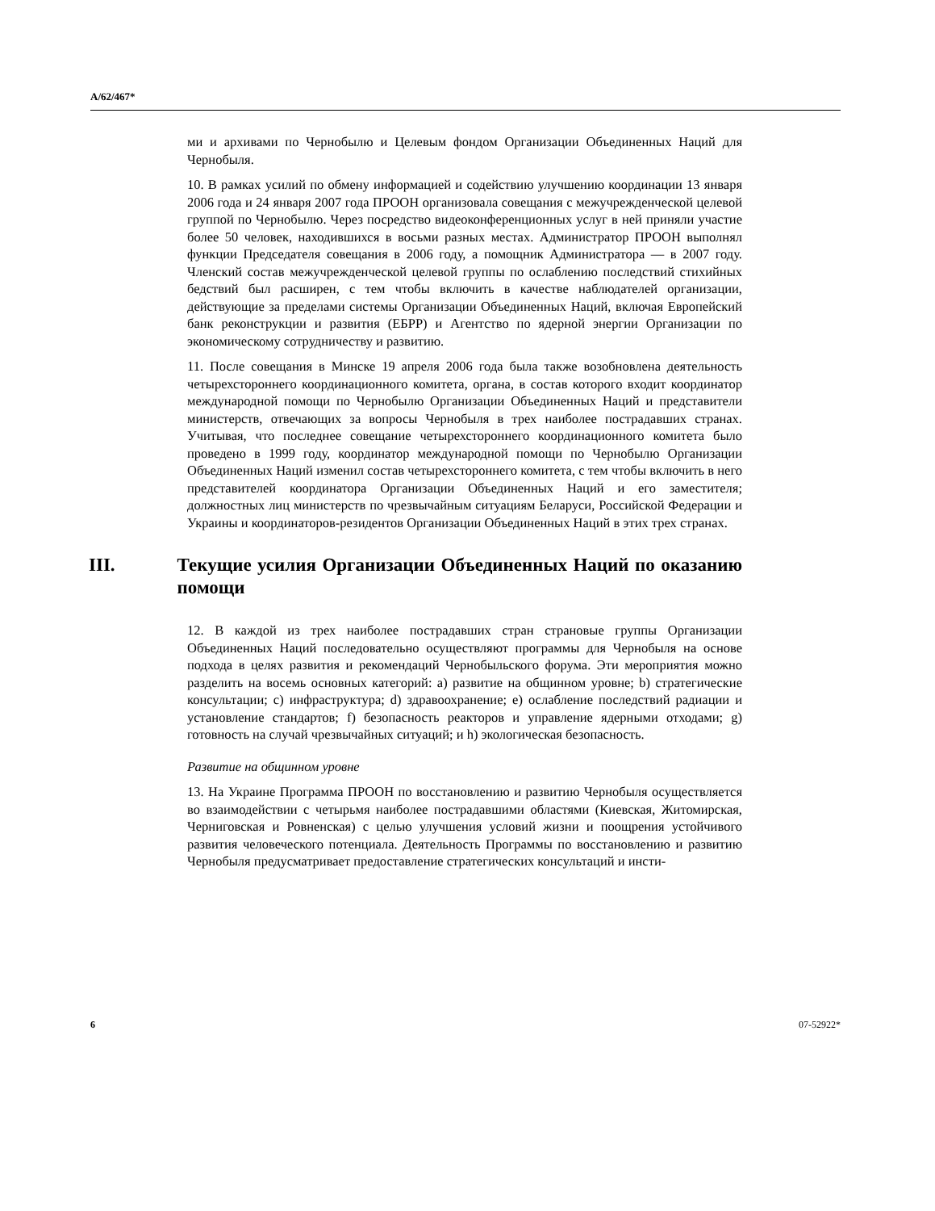A/62/467*
ми и архивами по Чернобылю и Целевым фондом Организации Объединенных Наций для Чернобыля.
10. В рамках усилий по обмену информацией и содействию улучшению координации 13 января 2006 года и 24 января 2007 года ПРООН организовала совещания с межучрежденческой целевой группой по Чернобылю. Через посредство видеоконференционных услуг в ней приняли участие более 50 человек, находившихся в восьми разных местах. Администратор ПРООН выполнял функции Председателя совещания в 2006 году, а помощник Администратора — в 2007 году. Членский состав межучрежденческой целевой группы по ослаблению последствий стихийных бедствий был расширен, с тем чтобы включить в качестве наблюдателей организации, действующие за пределами системы Организации Объединенных Наций, включая Европейский банк реконструкции и развития (ЕБРР) и Агентство по ядерной энергии Организации по экономическому сотрудничеству и развитию.
11. После совещания в Минске 19 апреля 2006 года была также возобновлена деятельность четырехстороннего координационного комитета, органа, в состав которого входит координатор международной помощи по Чернобылю Организации Объединенных Наций и представители министерств, отвечающих за вопросы Чернобыля в трех наиболее пострадавших странах. Учитывая, что последнее совещание четырехстороннего координационного комитета было проведено в 1999 году, координатор международной помощи по Чернобылю Организации Объединенных Наций изменил состав четырехстороннего комитета, с тем чтобы включить в него представителей координатора Организации Объединенных Наций и его заместителя; должностных лиц министерств по чрезвычайным ситуациям Беларуси, Российской Федерации и Украины и координаторов-резидентов Организации Объединенных Наций в этих трех странах.
III. Текущие усилия Организации Объединенных Наций по оказанию помощи
12. В каждой из трех наиболее пострадавших стран страновые группы Организации Объединенных Наций последовательно осуществляют программы для Чернобыля на основе подхода в целях развития и рекомендаций Чернобыльского форума. Эти мероприятия можно разделить на восемь основных категорий: a) развитие на общинном уровне; b) стратегические консультации; c) инфраструктура; d) здравоохранение; e) ослабление последствий радиации и установление стандартов; f) безопасность реакторов и управление ядерными отходами; g) готовность на случай чрезвычайных ситуаций; и h) экологическая безопасность.
Развитие на общинном уровне
13. На Украине Программа ПРООН по восстановлению и развитию Чернобыля осуществляется во взаимодействии с четырьмя наиболее пострадавшими областями (Киевская, Житомирская, Черниговская и Ровненская) с целью улучшения условий жизни и поощрения устойчивого развития человеческого потенциала. Деятельность Программы по восстановлению и развитию Чернобыля предусматривает предоставление стратегических консультаций и инсти-
6 07-52922*